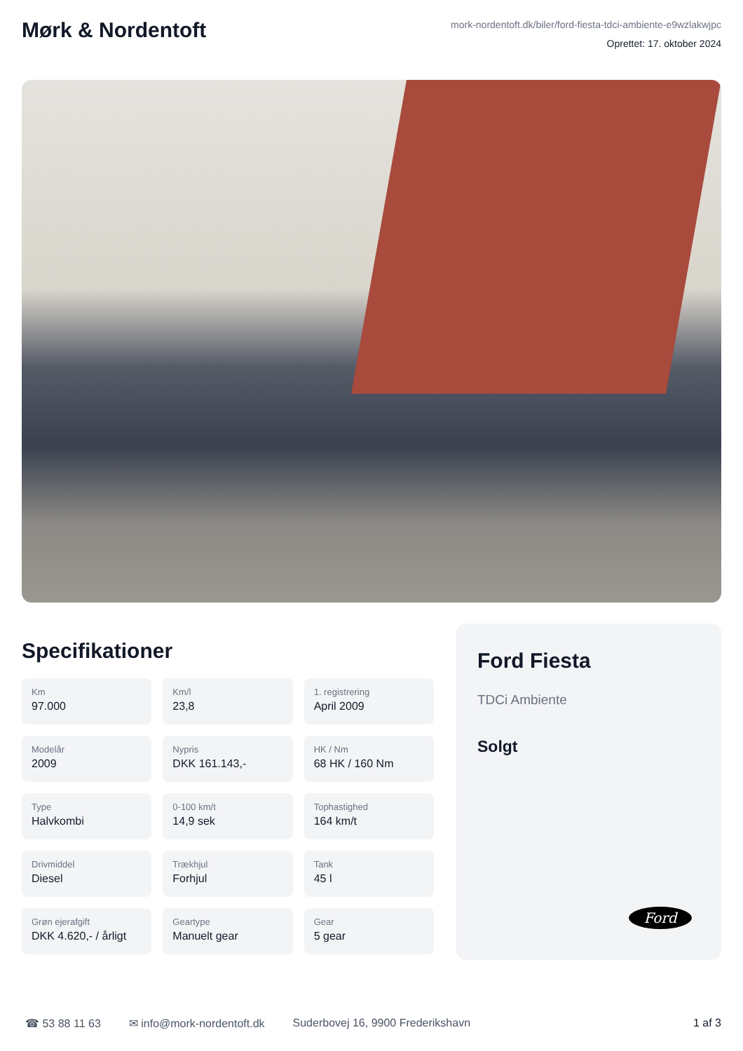Mørk & Nordentoft
mork-nordentoft.dk/biler/ford-fiesta-tdci-ambiente-e9wzlakwjpc
Oprettet: 17. oktober 2024
Specifikationer
Km
97.000
Km/l
23,8
1. registrering
April 2009
Modelår
2009
Nypris
DKK 161.143,-
HK / Nm
68 HK / 160 Nm
Type
Halvkombi
0-100 km/t
14,9 sek
Tophastighed
164 km/t
Drivmiddel
Diesel
Trækhjul
Forhjul
Tank
45 l
Grøn ejerafgift
DKK 4.620,- / årligt
Geartype
Manuelt gear
Gear
5 gear
Ford Fiesta
TDCi Ambiente
Solgt
Ford
☎ 53 88 11 63 ✉ info@mork-nordentoft.dk Suderbovej 16, 9900 Frederikshavn 1 af 3